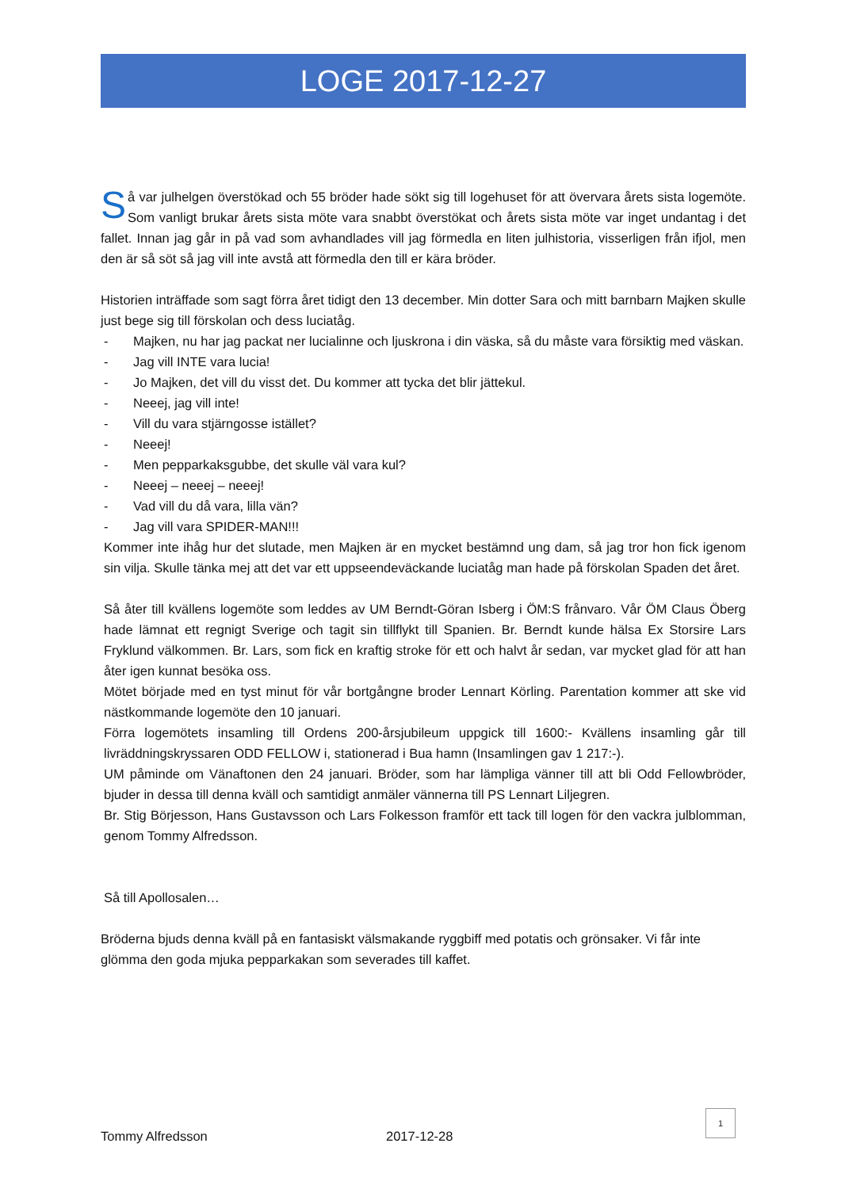LOGE 2017-12-27
Så var julhelgen överstökad och 55 bröder hade sökt sig till logehuset för att övervara årets sista logemöte. Som vanligt brukar årets sista möte vara snabbt överstökat och årets sista möte var inget undantag i det fallet. Innan jag går in på vad som avhandlades vill jag förmedla en liten julhistoria, visserligen från ifjol, men den är så söt så jag vill inte avstå att förmedla den till er kära bröder.
Historien inträffade som sagt förra året tidigt den 13 december. Min dotter Sara och mitt barnbarn Majken skulle just bege sig till förskolan och dess luciatåg.
- Majken, nu har jag packat ner lucialinne och ljuskrona i din väska, så du måste vara försiktig med väskan.
- Jag vill INTE vara lucia!
- Jo Majken, det vill du visst det. Du kommer att tycka det blir jättekul.
- Neeej, jag vill inte!
- Vill du vara stjärngosse istället?
- Neeej!
- Men pepparkaksgubbe, det skulle väl vara kul?
- Neeej – neeej – neeej!
- Vad vill du då vara, lilla vän?
- Jag vill vara SPIDER-MAN!!!
Kommer inte ihåg hur det slutade, men Majken är en mycket bestämnd ung dam, så jag tror hon fick igenom sin vilja. Skulle tänka mej att det var ett uppseendeväckande luciatåg man hade på förskolan Spaden det året.
Så åter till kvällens logemöte som leddes av UM Berndt-Göran Isberg i ÖM:S frånvaro. Vår ÖM Claus Öberg hade lämnat ett regnigt Sverige och tagit sin tillflykt till Spanien. Br. Berndt kunde hälsa Ex Storsire Lars Fryklund välkommen. Br. Lars, som fick en kraftig stroke för ett och halvt år sedan, var mycket glad för att han åter igen kunnat besöka oss.
Mötet började med en tyst minut för vår bortgångne broder Lennart Körling. Parentation kommer att ske vid nästkommande logemöte den 10 januari.
Förra logemötets insamling till Ordens 200-årsjubileum uppgick till 1600:- Kvällens insamling går till livräddningskryssaren ODD FELLOW i, stationerad i Bua hamn (Insamlingen gav 1 217:-).
UM påminde om Vänaftonen den 24 januari. Bröder, som har lämpliga vänner till att bli Odd Fellowbröder, bjuder in dessa till denna kväll och samtidigt anmäler vännerna till PS Lennart Liljegren.
Br. Stig Börjesson, Hans Gustavsson och Lars Folkesson framför ett tack till logen för den vackra julblomman, genom Tommy Alfredsson.
Så till Apollosalen…
Bröderna bjuds denna kväll på en fantasiskt välsmakande ryggbiff med potatis och grönsaker. Vi får inte glömma den goda mjuka pepparkakan som severades till kaffet.
1
Tommy Alfredsson 2017-12-28